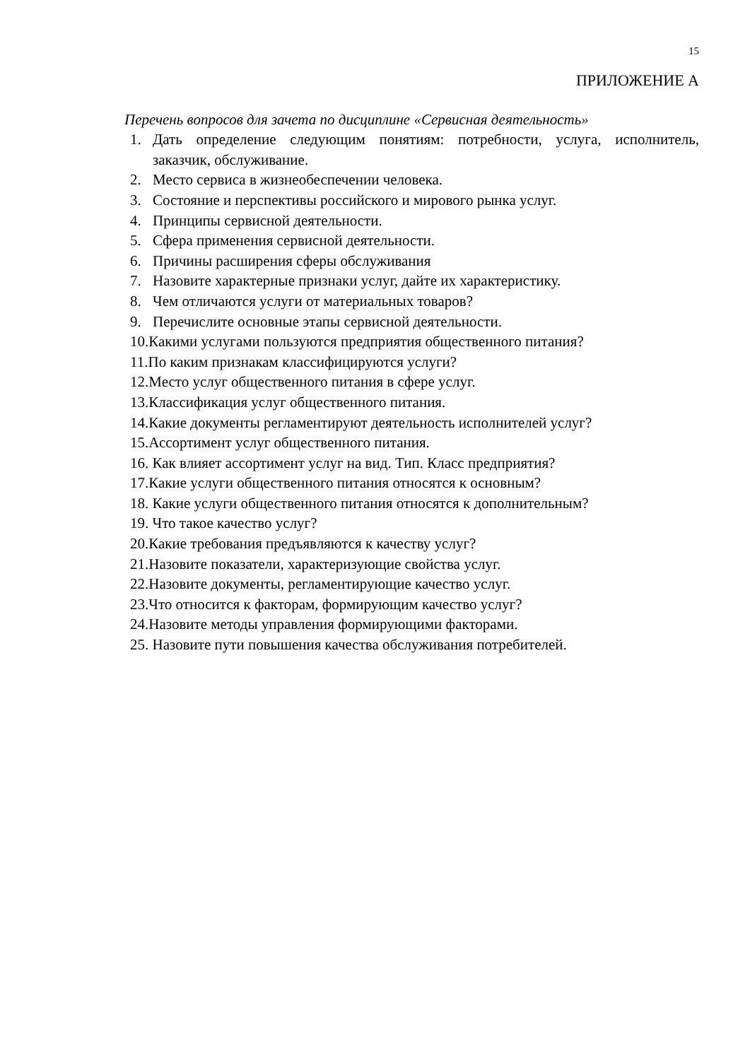15
ПРИЛОЖЕНИЕ А
Перечень вопросов для зачета по дисциплине «Сервисная деятельность»
1. Дать определение следующим понятиям: потребности, услуга, исполнитель, заказчик, обслуживание.
2. Место сервиса в жизнеобеспечении человека.
3. Состояние и перспективы российского и мирового рынка услуг.
4. Принципы сервисной деятельности.
5. Сфера применения сервисной деятельности.
6. Причины расширения сферы обслуживания
7. Назовите характерные признаки услуг, дайте их характеристику.
8. Чем отличаются услуги от материальных товаров?
9. Перечислите основные этапы сервисной деятельности.
10.Какими услугами пользуются предприятия общественного питания?
11.По каким признакам классифицируются услуги?
12.Место услуг общественного питания в сфере услуг.
13.Классификация услуг общественного питания.
14.Какие документы регламентируют деятельность исполнителей услуг?
15.Ассортимент услуг общественного питания.
16. Как влияет ассортимент услуг на вид. Тип. Класс предприятия?
17.Какие услуги общественного питания относятся к основным?
18. Какие услуги общественного питания относятся к дополнительным?
19. Что такое качество услуг?
20.Какие требования предъявляются к качеству услуг?
21.Назовите показатели, характеризующие свойства услуг.
22.Назовите документы, регламентирующие качество услуг.
23.Что относится к факторам, формирующим качество услуг?
24.Назовите методы управления формирующими факторами.
25. Назовите пути повышения качества обслуживания потребителей.